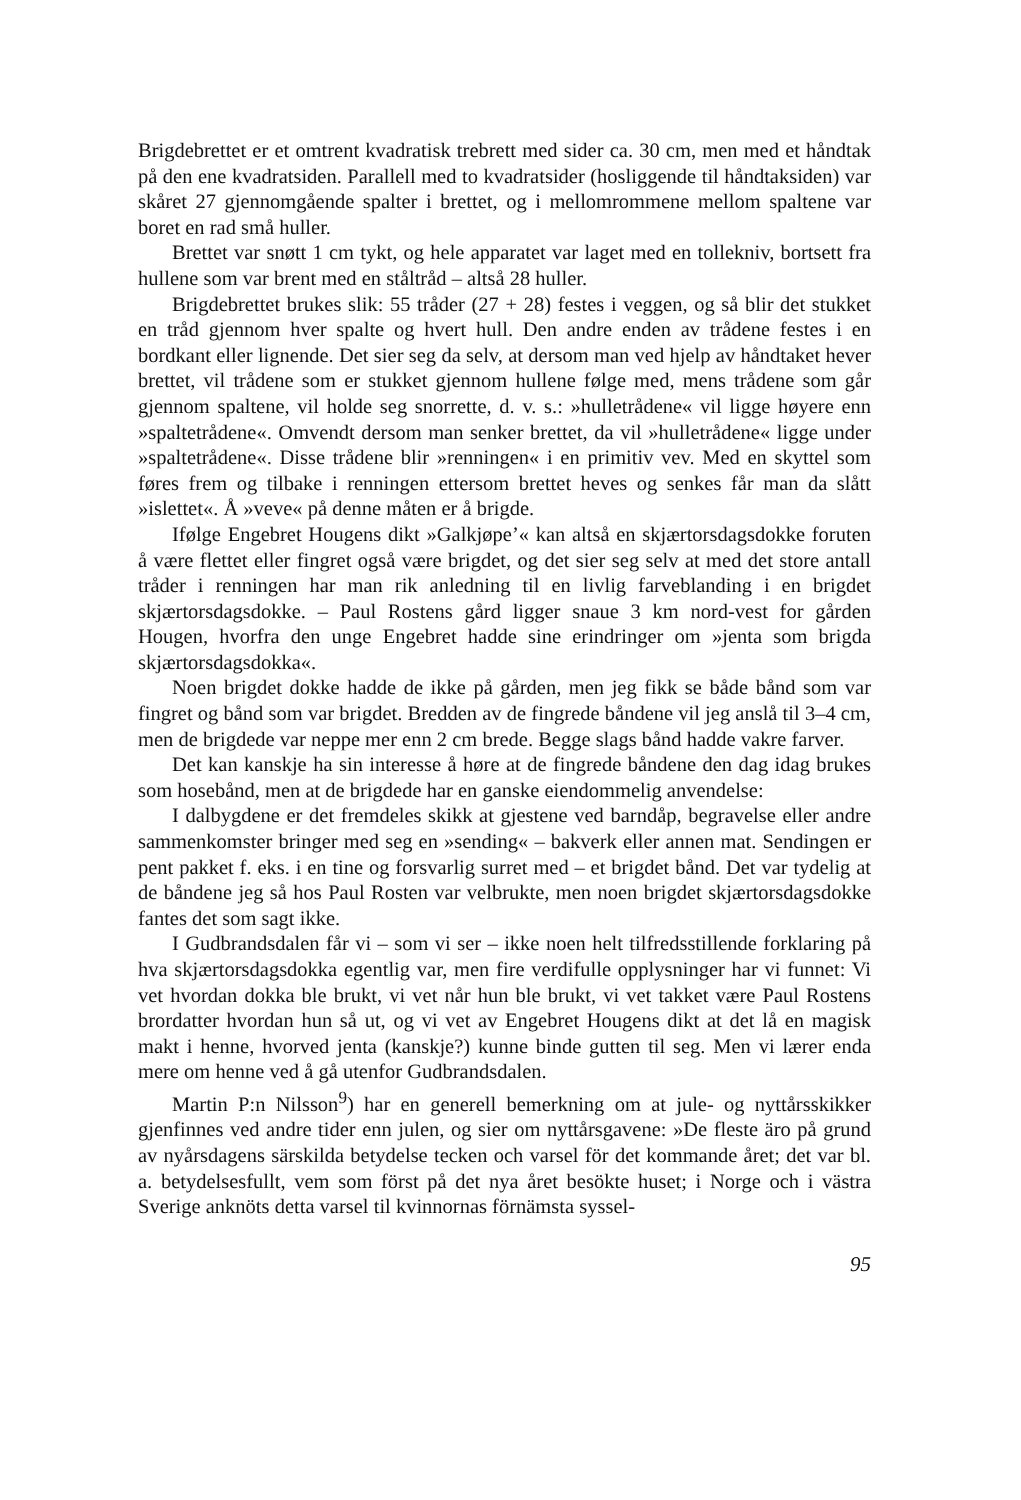Brigdebrettet er et omtrent kvadratisk trebrett med sider ca. 30 cm, men med et håndtak på den ene kvadratsiden. Parallell med to kvadratsider (hosliggende til håndtaksiden) var skåret 27 gjennomgående spalter i brettet, og i mellomrommene mellom spaltene var boret en rad små huller.
Brettet var snøtt 1 cm tykt, og hele apparatet var laget med en tollekniv, bortsett fra hullene som var brent med en ståltråd – altså 28 huller.
Brigdebrettet brukes slik: 55 tråder (27 + 28) festes i veggen, og så blir det stukket en tråd gjennom hver spalte og hvert hull. Den andre enden av trådene festes i en bordkant eller lignende. Det sier seg da selv, at dersom man ved hjelp av håndtaket hever brettet, vil trådene som er stukket gjennom hullene følge med, mens trådene som går gjennom spaltene, vil holde seg snorrette, d. v. s.: »hulletrådene« vil ligge høyere enn »spaltetrådene«. Omvendt dersom man senker brettet, da vil »hulletrådene« ligge under »spaltetrådene«. Disse trådene blir »renningen« i en primitiv vev. Med en skyttel som føres frem og tilbake i renningen ettersom brettet heves og senkes får man da slått »islettet«. Å »veve« på denne måten er å brigde.
Ifølge Engebret Hougens dikt »Galkjøpe’« kan altså en skjærtorsdagsdokke foruten å være flettet eller fingret også være brigdet, og det sier seg selv at med det store antall tråder i renningen har man rik anledning til en livlig farveblanding i en brigdet skjærtorsdagsdokke. – Paul Rostens gård ligger snaue 3 km nord-vest for gården Hougen, hvorfra den unge Engebret hadde sine erindringer om »jenta som brigda skjærtorsdagsdokka«.
Noen brigdet dokke hadde de ikke på gården, men jeg fikk se både bånd som var fingret og bånd som var brigdet. Bredden av de fingrede båndene vil jeg anslå til 3–4 cm, men de brigdede var neppe mer enn 2 cm brede. Begge slags bånd hadde vakre farver.
Det kan kanskje ha sin interesse å høre at de fingrede båndene den dag idag brukes som hosebånd, men at de brigdede har en ganske eiendommelig anvendelse:
I dalbygdene er det fremdeles skikk at gjestene ved barndåp, begravelse eller andre sammenkomster bringer med seg en »sending« – bakverk eller annen mat. Sendingen er pent pakket f. eks. i en tine og forsvarlig surret med – et brigdet bånd. Det var tydelig at de båndene jeg så hos Paul Rosten var velbrukte, men noen brigdet skjærtorsdagsdokke fantes det som sagt ikke.
I Gudbrandsdalen får vi – som vi ser – ikke noen helt tilfredsstillende forklaring på hva skjærtorsdagsdokka egentlig var, men fire verdifulle opplysninger har vi funnet: Vi vet hvordan dokka ble brukt, vi vet når hun ble brukt, vi vet takket være Paul Rostens brordatter hvordan hun så ut, og vi vet av Engebret Hougens dikt at det lå en magisk makt i henne, hvorved jenta (kanskje?) kunne binde gutten til seg. Men vi lærer enda mere om henne ved å gå utenfor Gudbrandsdalen.
Martin P:n Nilsson<sup>9</sup>) har en generell bemerkning om at jule- og nyttårsskikker gjenfinnes ved andre tider enn julen, og sier om nyttårsgavene: »De fleste äro på grund av nyårsdagens särskilda betydelse tecken och varsel för det kommande året; det var bl. a. betydelsesfullt, vem som först på det nya året besökte huset; i Norge och i västra Sverige anknöts detta varsel til kvinnornas förnämsta syssel-
95